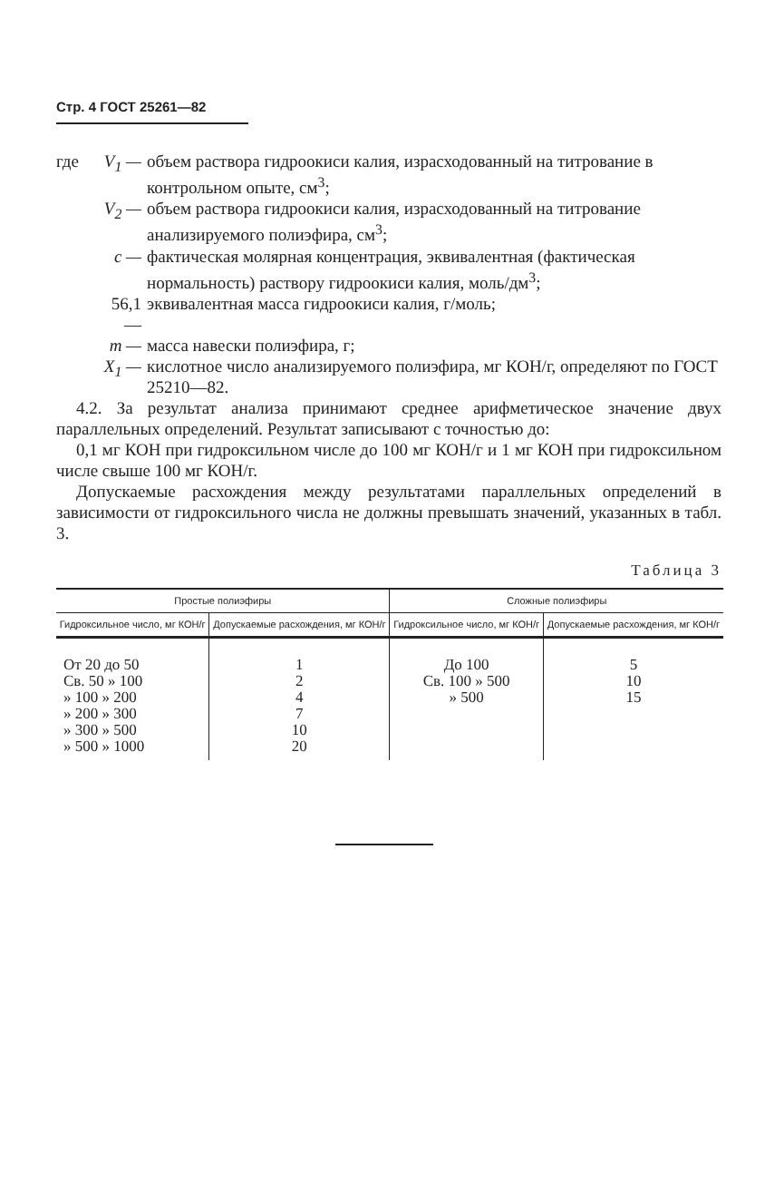Стр. 4 ГОСТ 25261—82
где
V<sub>1</sub> —
объем раствора гидроокиси калия, израсходованный на титрование в контрольном опыте, см<sup>3</sup>;
V<sub>2</sub> —
объем раствора гидроокиси калия, израсходованный на титрование анализируемого полиэфира, см<sup>3</sup>;
c —
фактическая молярная концентрация, эквивалентная (фактическая нормальность) раствору гидроокиси калия, моль/дм<sup>3</sup>;
56,1 —
эквивалентная масса гидроокиси калия, г/моль;
m —
масса навески полиэфира, г;
X<sub>1</sub> —
кислотное число анализируемого полиэфира, мг КОН/г, определяют по ГОСТ 25210—82.
4.2. За результат анализа принимают среднее арифметическое значение двух параллельных определений. Результат записывают с точностью до:
0,1 мг КОН при гидроксильном числе до 100 мг КОН/г и 1 мг КОН при гидроксильном числе свыше 100 мг КОН/г.
Допускаемые расхождения между результатами параллельных определений в зависимости от гидроксильного числа не должны превышать значений, указанных в табл. 3.
Таблица 3
| Простые полиэфиры | | Сложные полиэфиры | |
| --- | --- | --- | --- |
| Гидроксильное число, мг КОН/г | Допускаемые расхождения, мг КОН/г | Гидроксильное число, мг КОН/г | Допускаемые расхождения, мг КОН/г |
| От 20 до 50 Св. 50 » 100 » 100 » 200 » 200 » 300 » 300 » 500 » 500 » 1000 | 1 2 4 7 10 20 | До 100 Св. 100 » 500 » 500 | 5 10 15 |